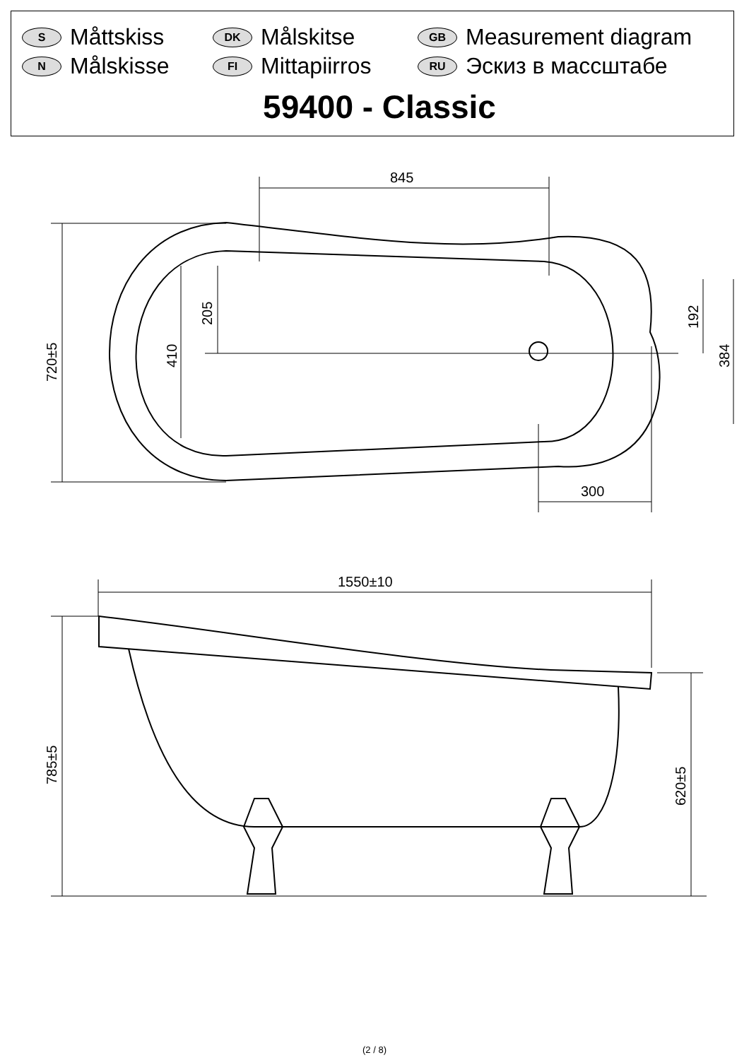S Måttskiss
DK Målskitse
GB Measurement diagram
N Målskisse
FI Mittapiirros
RU Эскиз в массштабе
59400 - Classic
845
300
720±5
410
205
192
384
1550±10
785±5
620±5
(2 / 8)